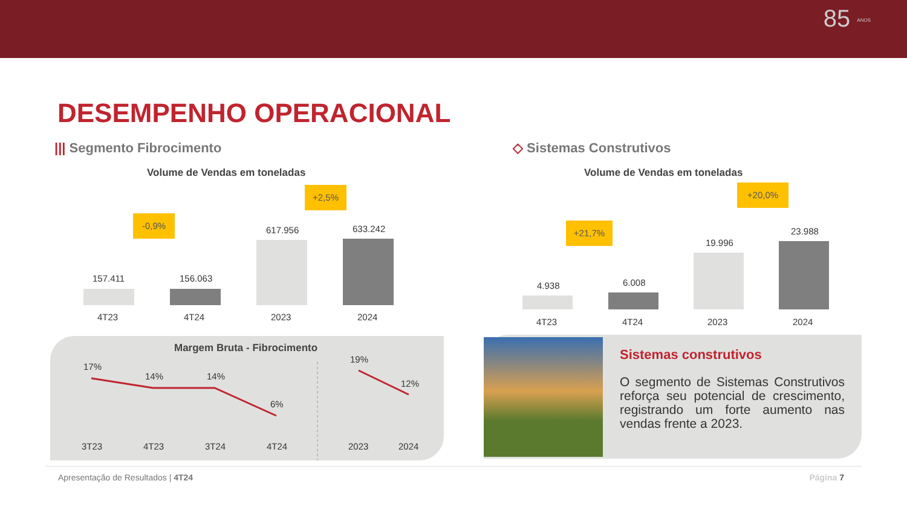85 ANOS
DESEMPENHO OPERACIONAL
||| Segmento Fibrocimento ◇ Sistemas Construtivos
Volume de Vendas em toneladas Volume de Vendas em toneladas
-0,9%
+2,5%
157.411 156.063
617.956 633.242
4T23 4T24 2023 2024
+21,7%
+20,0%
4.938 6.008
19.996
23.988
4T23 4T24 2023 2024
Margem Bruta - Fibrocimento
17%
14% 14%
6%
19%
12%
3T23 4T23 3T24 4T24 2023 2024
Sistemas construtivos
O segmento de Sistemas Construtivos reforça seu potencial de crescimento, registrando um forte aumento nas vendas frente a 2023.
Apresentação de Resultados | 4T24
Página 7